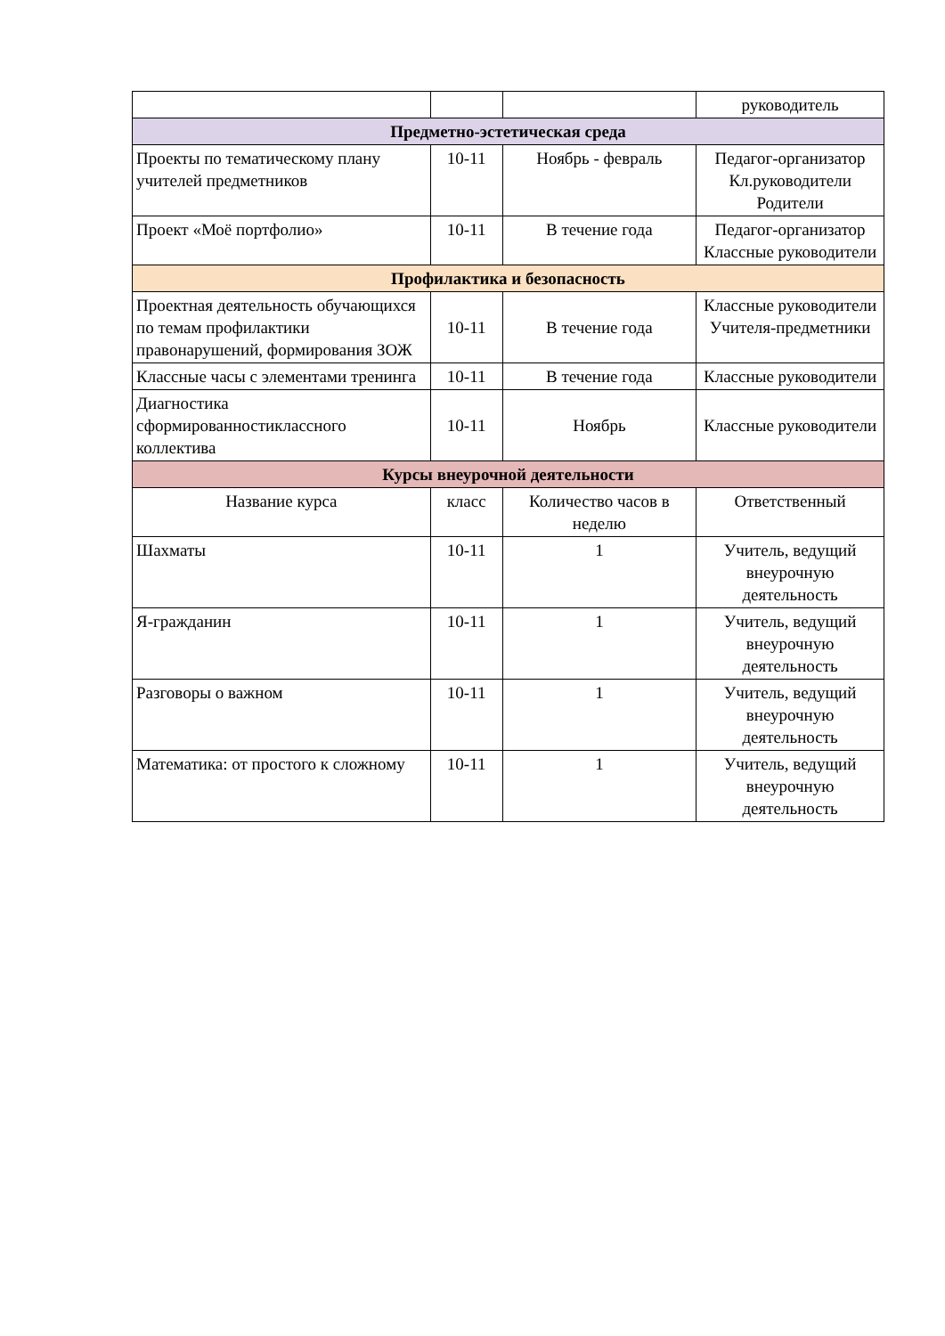| | | | руководитель |
| Предметно-эстетическая среда | | | |
| Проекты по тематическому плану учителей предметников | 10-11 | Ноябрь - февраль | Педагог-организатор Кл.руководители Родители |
| Проект «Моё портфолио» | 10-11 | В течение года | Педагог-организатор Классные руководители |
| Профилактика и безопасность | | | |
| Проектная деятельность обучающихся по темам профилактики правонарушений, формирования ЗОЖ | 10-11 | В течение года | Классные руководители Учителя-предметники |
| Классные часы с элементами тренинга | 10-11 | В течение года | Классные руководители |
| Диагностика сформированностиклассного коллектива | 10-11 | Ноябрь | Классные руководители |
| Курсы внеурочной деятельности | | | |
| Название курса | класс | Количество часов в неделю | Ответственный |
| Шахматы | 10-11 | 1 | Учитель, ведущий внеурочную деятельность |
| Я-гражданин | 10-11 | 1 | Учитель, ведущий внеурочную деятельность |
| Разговоры о важном | 10-11 | 1 | Учитель, ведущий внеурочную деятельность |
| Математика: от простого к сложному | 10-11 | 1 | Учитель, ведущий внеурочную деятельность |